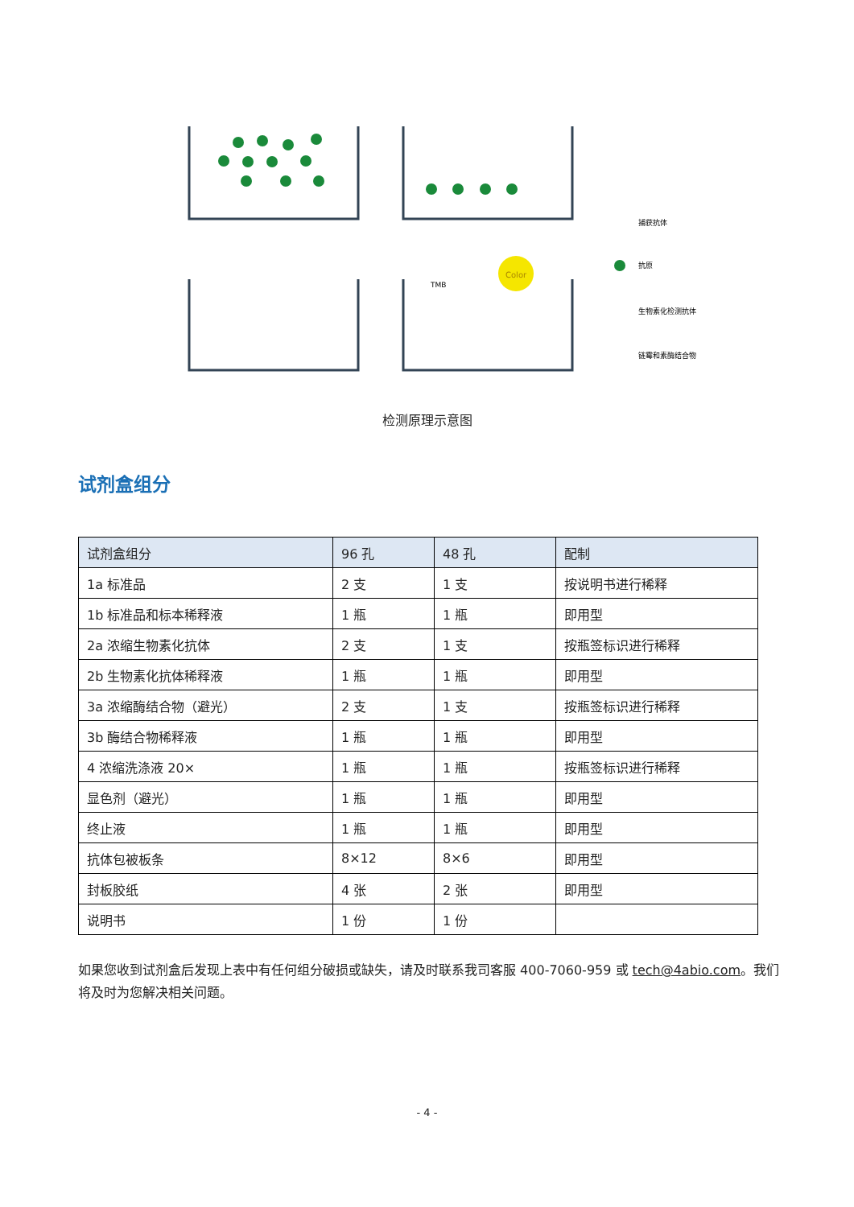Color
TMB
捕获抗体
抗原
生物素化检测抗体
链霉和素酶结合物
检测原理示意图
试剂盒组分
| 试剂盒组分 | 96 孔 | 48 孔 | 配制 |
| --- | --- | --- | --- |
| 1a 标准品 | 2 支 | 1 支 | 按说明书进行稀释 |
| 1b 标准品和标本稀释液 | 1 瓶 | 1 瓶 | 即用型 |
| 2a 浓缩生物素化抗体 | 2 支 | 1 支 | 按瓶签标识进行稀释 |
| 2b 生物素化抗体稀释液 | 1 瓶 | 1 瓶 | 即用型 |
| 3a 浓缩酶结合物（避光） | 2 支 | 1 支 | 按瓶签标识进行稀释 |
| 3b 酶结合物稀释液 | 1 瓶 | 1 瓶 | 即用型 |
| 4 浓缩洗涤液 20× | 1 瓶 | 1 瓶 | 按瓶签标识进行稀释 |
| 显色剂（避光） | 1 瓶 | 1 瓶 | 即用型 |
| 终止液 | 1 瓶 | 1 瓶 | 即用型 |
| 抗体包被板条 | 8×12 | 8×6 | 即用型 |
| 封板胶纸 | 4 张 | 2 张 | 即用型 |
| 说明书 | 1 份 | 1 份 | |
如果您收到试剂盒后发现上表中有任何组分破损或缺失，请及时联系我司客服 400-7060-959 或 tech@4abio.com。我们将及时为您解决相关问题。
- 4 -